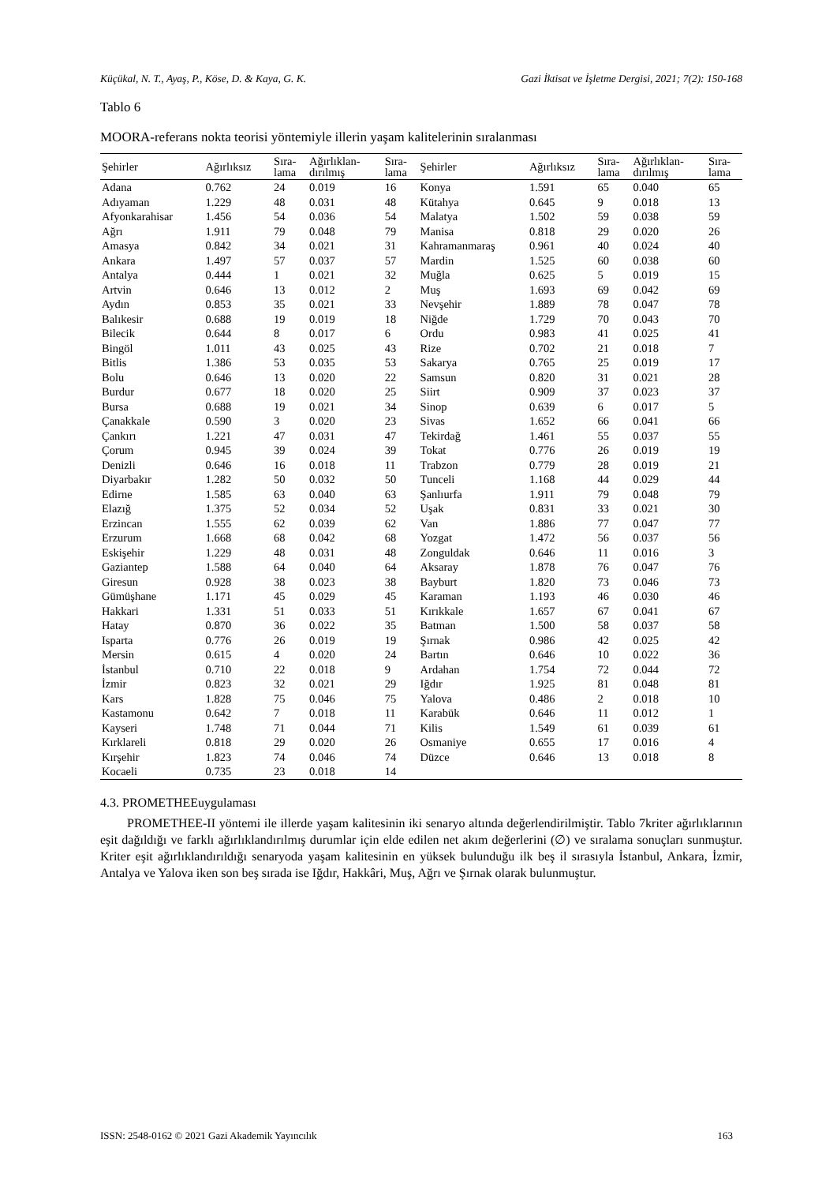Küçükal, N. T., Ayaş, P., Köse, D. & Kaya, G. K. Gazi İktisat ve İşletme Dergisi, 2021; 7(2): 150-168
Tablo 6
MOORA-referans nokta teorisi yöntemiyle illerin yaşam kalitelerinin sıralanması
| Şehirler | Ağırlıksız | Sıra- lama | Ağırlıklan- dırılmış | Sıra- lama | Şehirler | Ağırlıksız | Sıra- lama | Ağırlıklan- dırılmış | Sıra- lama |
| --- | --- | --- | --- | --- | --- | --- | --- | --- | --- |
| Adana | 0.762 | 24 | 0.019 | 16 | Konya | 1.591 | 65 | 0.040 | 65 |
| Adıyaman | 1.229 | 48 | 0.031 | 48 | Kütahya | 0.645 | 9 | 0.018 | 13 |
| Afyonkarahisar | 1.456 | 54 | 0.036 | 54 | Malatya | 1.502 | 59 | 0.038 | 59 |
| Ağrı | 1.911 | 79 | 0.048 | 79 | Manisa | 0.818 | 29 | 0.020 | 26 |
| Amasya | 0.842 | 34 | 0.021 | 31 | Kahramanmaraş | 0.961 | 40 | 0.024 | 40 |
| Ankara | 1.497 | 57 | 0.037 | 57 | Mardin | 1.525 | 60 | 0.038 | 60 |
| Antalya | 0.444 | 1 | 0.021 | 32 | Muğla | 0.625 | 5 | 0.019 | 15 |
| Artvin | 0.646 | 13 | 0.012 | 2 | Muş | 1.693 | 69 | 0.042 | 69 |
| Aydın | 0.853 | 35 | 0.021 | 33 | Nevşehir | 1.889 | 78 | 0.047 | 78 |
| Balıkesir | 0.688 | 19 | 0.019 | 18 | Niğde | 1.729 | 70 | 0.043 | 70 |
| Bilecik | 0.644 | 8 | 0.017 | 6 | Ordu | 0.983 | 41 | 0.025 | 41 |
| Bingöl | 1.011 | 43 | 0.025 | 43 | Rize | 0.702 | 21 | 0.018 | 7 |
| Bitlis | 1.386 | 53 | 0.035 | 53 | Sakarya | 0.765 | 25 | 0.019 | 17 |
| Bolu | 0.646 | 13 | 0.020 | 22 | Samsun | 0.820 | 31 | 0.021 | 28 |
| Burdur | 0.677 | 18 | 0.020 | 25 | Siirt | 0.909 | 37 | 0.023 | 37 |
| Bursa | 0.688 | 19 | 0.021 | 34 | Sinop | 0.639 | 6 | 0.017 | 5 |
| Çanakkale | 0.590 | 3 | 0.020 | 23 | Sivas | 1.652 | 66 | 0.041 | 66 |
| Çankırı | 1.221 | 47 | 0.031 | 47 | Tekirdağ | 1.461 | 55 | 0.037 | 55 |
| Çorum | 0.945 | 39 | 0.024 | 39 | Tokat | 0.776 | 26 | 0.019 | 19 |
| Denizli | 0.646 | 16 | 0.018 | 11 | Trabzon | 0.779 | 28 | 0.019 | 21 |
| Diyarbakır | 1.282 | 50 | 0.032 | 50 | Tunceli | 1.168 | 44 | 0.029 | 44 |
| Edirne | 1.585 | 63 | 0.040 | 63 | Şanlıurfa | 1.911 | 79 | 0.048 | 79 |
| Elazığ | 1.375 | 52 | 0.034 | 52 | Uşak | 0.831 | 33 | 0.021 | 30 |
| Erzincan | 1.555 | 62 | 0.039 | 62 | Van | 1.886 | 77 | 0.047 | 77 |
| Erzurum | 1.668 | 68 | 0.042 | 68 | Yozgat | 1.472 | 56 | 0.037 | 56 |
| Eskişehir | 1.229 | 48 | 0.031 | 48 | Zonguldak | 0.646 | 11 | 0.016 | 3 |
| Gaziantep | 1.588 | 64 | 0.040 | 64 | Aksaray | 1.878 | 76 | 0.047 | 76 |
| Giresun | 0.928 | 38 | 0.023 | 38 | Bayburt | 1.820 | 73 | 0.046 | 73 |
| Gümüşhane | 1.171 | 45 | 0.029 | 45 | Karaman | 1.193 | 46 | 0.030 | 46 |
| Hakkari | 1.331 | 51 | 0.033 | 51 | Kırıkkale | 1.657 | 67 | 0.041 | 67 |
| Hatay | 0.870 | 36 | 0.022 | 35 | Batman | 1.500 | 58 | 0.037 | 58 |
| Isparta | 0.776 | 26 | 0.019 | 19 | Şırnak | 0.986 | 42 | 0.025 | 42 |
| Mersin | 0.615 | 4 | 0.020 | 24 | Bartın | 0.646 | 10 | 0.022 | 36 |
| İstanbul | 0.710 | 22 | 0.018 | 9 | Ardahan | 1.754 | 72 | 0.044 | 72 |
| İzmir | 0.823 | 32 | 0.021 | 29 | Iğdır | 1.925 | 81 | 0.048 | 81 |
| Kars | 1.828 | 75 | 0.046 | 75 | Yalova | 0.486 | 2 | 0.018 | 10 |
| Kastamonu | 0.642 | 7 | 0.018 | 11 | Karabük | 0.646 | 11 | 0.012 | 1 |
| Kayseri | 1.748 | 71 | 0.044 | 71 | Kilis | 1.549 | 61 | 0.039 | 61 |
| Kırklareli | 0.818 | 29 | 0.020 | 26 | Osmaniye | 0.655 | 17 | 0.016 | 4 |
| Kırşehir | 1.823 | 74 | 0.046 | 74 | Düzce | 0.646 | 13 | 0.018 | 8 |
| Kocaeli | 0.735 | 23 | 0.018 | 14 | | | | | |
4.3. PROMETHEEuygulaması
PROMETHEE-II yöntemi ile illerde yaşam kalitesinin iki senaryo altında değerlendirilmiştir. Tablo 7kriter ağırlıklarının eşit dağıldığı ve farklı ağırlıklandırılmış durumlar için elde edilen net akım değerlerini (∅) ve sıralama sonuçları sunmuştur. Kriter eşit ağırlıklandırıldığı senaryoda yaşam kalitesinin en yüksek bulunduğu ilk beş il sırasıyla İstanbul, Ankara, İzmir, Antalya ve Yalova iken son beş sırada ise Iğdır, Hakkâri, Muş, Ağrı ve Şırnak olarak bulunmuştur.
ISSN: 2548-0162 © 2021 Gazi Akademik Yayıncılık 163